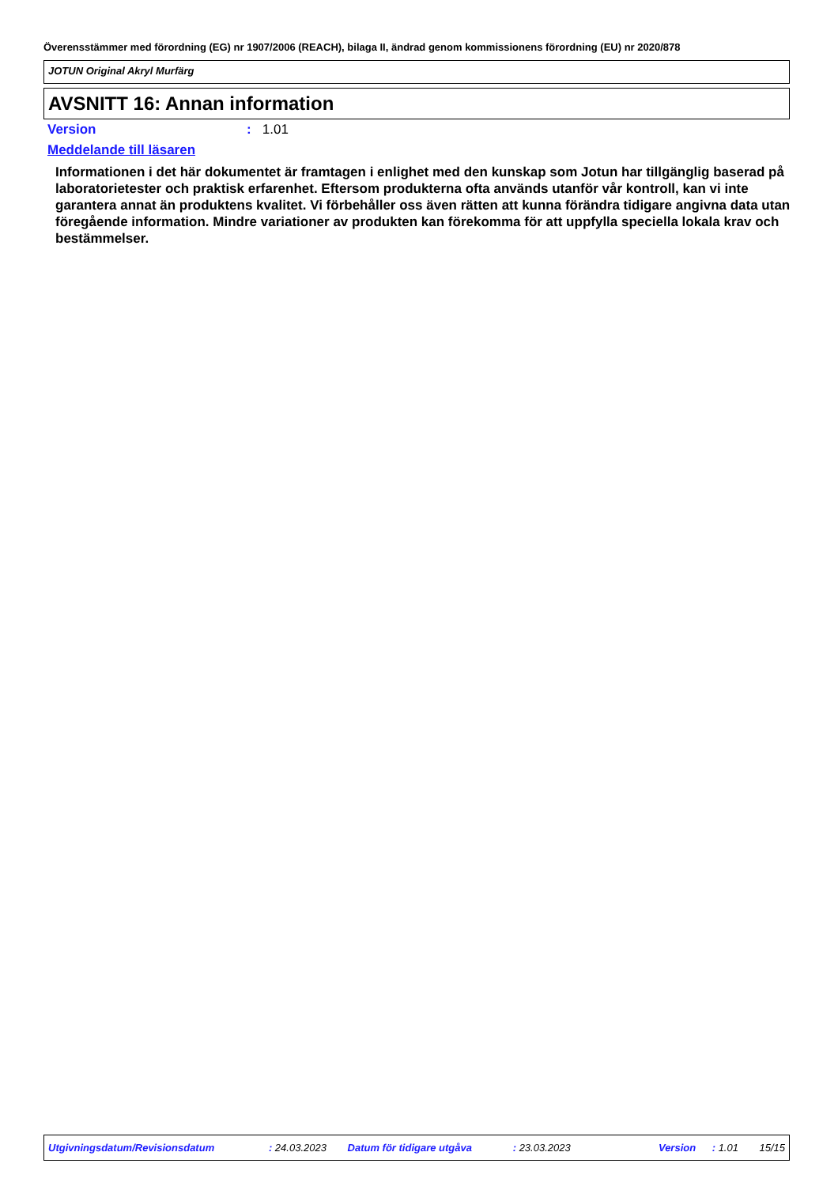Överensstämmer med förordning (EG) nr 1907/2006 (REACH), bilaga II, ändrad genom kommissionens förordning (EU) nr 2020/878
JOTUN Original Akryl Murfärg
AVSNITT 16: Annan information
Version: 1.01
Meddelande till läsaren
Informationen i det här dokumentet är framtagen i enlighet med den kunskap som Jotun har tillgänglig baserad på laboratorietester och praktisk erfarenhet. Eftersom produkterna ofta används utanför vår kontroll, kan vi inte garantera annat än produktens kvalitet. Vi förbehåller oss även rätten att kunna förändra tidigare angivna data utan föregående information. Mindre variationer av produkten kan förekomma för att uppfylla speciella lokala krav och bestämmelser.
Utgivningsdatum/Revisionsdatum : 24.03.2023 Datum för tidigare utgåva : 23.03.2023 Version : 1.01 15/15